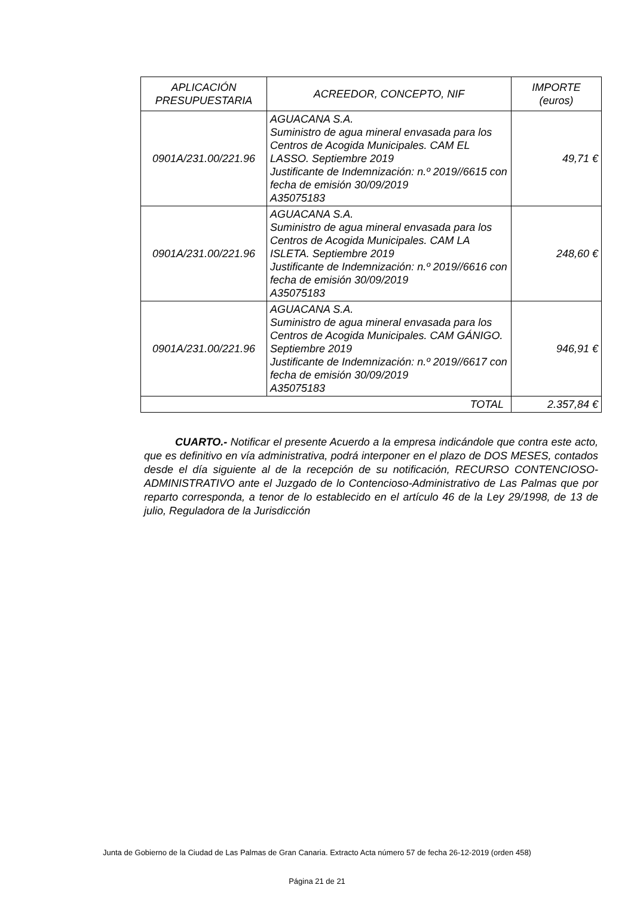| APLICACIÓN PRESUPUESTARIA | ACREEDOR, CONCEPTO, NIF | IMPORTE (euros) |
| --- | --- | --- |
| 0901A/231.00/221.96 | AGUACANA S.A. Suministro de agua mineral envasada para los Centros de Acogida Municipales. CAM EL LASSO. Septiembre 2019 Justificante de Indemnización: n.º 2019//6615 con fecha de emisión 30/09/2019 A35075183 | 49,71 € |
| 0901A/231.00/221.96 | AGUACANA S.A. Suministro de agua mineral envasada para los Centros de Acogida Municipales. CAM LA ISLETA. Septiembre 2019 Justificante de Indemnización: n.º 2019//6616 con fecha de emisión 30/09/2019 A35075183 | 248,60 € |
| 0901A/231.00/221.96 | AGUACANA S.A. Suministro de agua mineral envasada para los Centros de Acogida Municipales. CAM GÁNIGO. Septiembre 2019 Justificante de Indemnización: n.º 2019//6617 con fecha de emisión 30/09/2019 A35075183 | 946,91 € |
| TOTAL | | 2.357,84 € |
CUARTO.- Notificar el presente Acuerdo a la empresa indicándole que contra este acto, que es definitivo en vía administrativa, podrá interponer en el plazo de DOS MESES, contados desde el día siguiente al de la recepción de su notificación, RECURSO CONTENCIOSO-ADMINISTRATIVO ante el Juzgado de lo Contencioso-Administrativo de Las Palmas que por reparto corresponda, a tenor de lo establecido en el artículo 46 de la Ley 29/1998, de 13 de julio, Reguladora de la Jurisdicción
Junta de Gobierno de la Ciudad de Las Palmas de Gran Canaria. Extracto Acta número 57 de fecha 26-12-2019 (orden 458)
Página 21 de 21